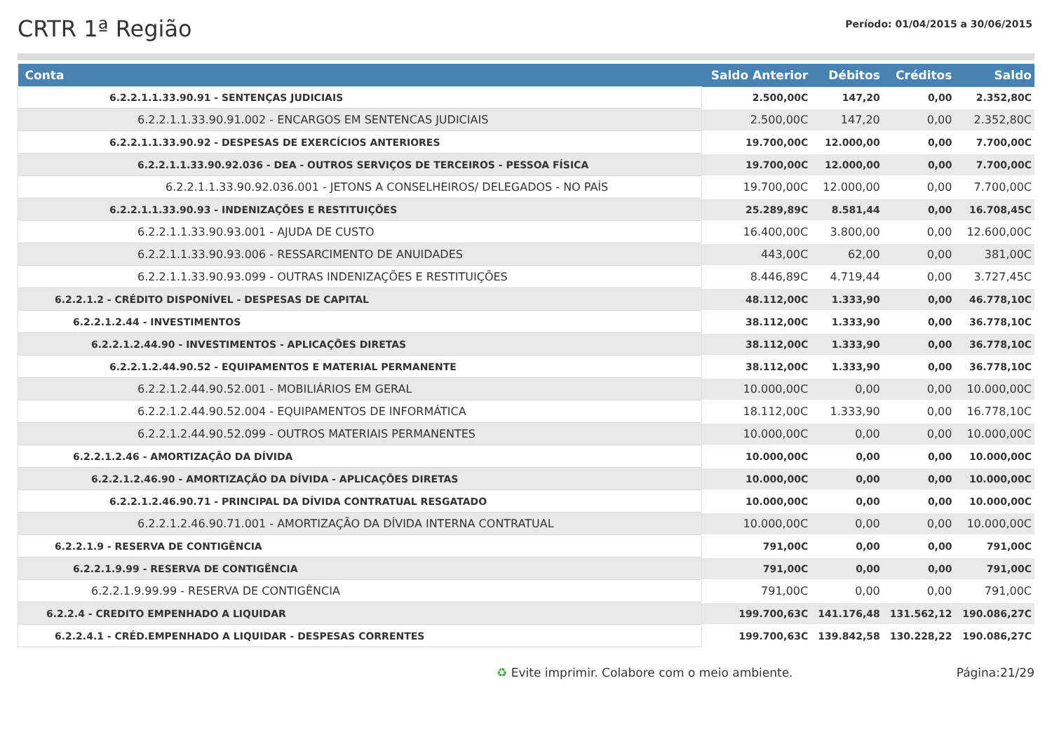CRTR 1ª Região
Período: 01/04/2015 a 30/06/2015
| Conta | Saldo Anterior | Débitos | Créditos | Saldo |
| --- | --- | --- | --- | --- |
| 6.2.2.1.1.33.90.91 - SENTENÇAS JUDICIAIS | 2.500,00C | 147,20 | 0,00 | 2.352,80C |
| 6.2.2.1.1.33.90.91.002 - ENCARGOS EM SENTENCAS JUDICIAIS | 2.500,00C | 147,20 | 0,00 | 2.352,80C |
| 6.2.2.1.1.33.90.92 - DESPESAS DE EXERCÍCIOS ANTERIORES | 19.700,00C | 12.000,00 | 0,00 | 7.700,00C |
| 6.2.2.1.1.33.90.92.036 - DEA - OUTROS SERVIÇOS DE TERCEIROS - PESSOA FÍSICA | 19.700,00C | 12.000,00 | 0,00 | 7.700,00C |
| 6.2.2.1.1.33.90.92.036.001 - JETONS A CONSELHEIROS/ DELEGADOS - NO PAÍS | 19.700,00C | 12.000,00 | 0,00 | 7.700,00C |
| 6.2.2.1.1.33.90.93 - INDENIZAÇÕES E RESTITUIÇÕES | 25.289,89C | 8.581,44 | 0,00 | 16.708,45C |
| 6.2.2.1.1.33.90.93.001 - AJUDA DE CUSTO | 16.400,00C | 3.800,00 | 0,00 | 12.600,00C |
| 6.2.2.1.1.33.90.93.006 - RESSARCIMENTO DE ANUIDADES | 443,00C | 62,00 | 0,00 | 381,00C |
| 6.2.2.1.1.33.90.93.099 - OUTRAS INDENIZAÇÕES E RESTITUIÇÕES | 8.446,89C | 4.719,44 | 0,00 | 3.727,45C |
| 6.2.2.1.2 - CRÉDITO DISPONÍVEL - DESPESAS DE CAPITAL | 48.112,00C | 1.333,90 | 0,00 | 46.778,10C |
| 6.2.2.1.2.44 - INVESTIMENTOS | 38.112,00C | 1.333,90 | 0,00 | 36.778,10C |
| 6.2.2.1.2.44.90 - INVESTIMENTOS - APLICAÇÕES DIRETAS | 38.112,00C | 1.333,90 | 0,00 | 36.778,10C |
| 6.2.2.1.2.44.90.52 - EQUIPAMENTOS E MATERIAL PERMANENTE | 38.112,00C | 1.333,90 | 0,00 | 36.778,10C |
| 6.2.2.1.2.44.90.52.001 - MOBILIÁRIOS EM GERAL | 10.000,00C | 0,00 | 0,00 | 10.000,00C |
| 6.2.2.1.2.44.90.52.004 - EQUIPAMENTOS DE INFORMÁTICA | 18.112,00C | 1.333,90 | 0,00 | 16.778,10C |
| 6.2.2.1.2.44.90.52.099 - OUTROS MATERIAIS PERMANENTES | 10.000,00C | 0,00 | 0,00 | 10.000,00C |
| 6.2.2.1.2.46 - AMORTIZAÇÃO DA DÍVIDA | 10.000,00C | 0,00 | 0,00 | 10.000,00C |
| 6.2.2.1.2.46.90 - AMORTIZAÇÃO DA DÍVIDA - APLICAÇÕES DIRETAS | 10.000,00C | 0,00 | 0,00 | 10.000,00C |
| 6.2.2.1.2.46.90.71 - PRINCIPAL DA DÍVIDA CONTRATUAL RESGATADO | 10.000,00C | 0,00 | 0,00 | 10.000,00C |
| 6.2.2.1.2.46.90.71.001 - AMORTIZAÇÃO DA DÍVIDA INTERNA CONTRATUAL | 10.000,00C | 0,00 | 0,00 | 10.000,00C |
| 6.2.2.1.9 - RESERVA DE CONTIGÊNCIA | 791,00C | 0,00 | 0,00 | 791,00C |
| 6.2.2.1.9.99 - RESERVA DE CONTIGÊNCIA | 791,00C | 0,00 | 0,00 | 791,00C |
| 6.2.2.1.9.99.99 - RESERVA DE CONTIGÊNCIA | 791,00C | 0,00 | 0,00 | 791,00C |
| 6.2.2.4 - CREDITO EMPENHADO A LIQUIDAR | 199.700,63C | 141.176,48 | 131.562,12 | 190.086,27C |
| 6.2.2.4.1 - CRÉD.EMPENHADO A LIQUIDAR - DESPESAS CORRENTES | 199.700,63C | 139.842,58 | 130.228,22 | 190.086,27C |
♻ Evite imprimir. Colabore com o meio ambiente. Página:21/29